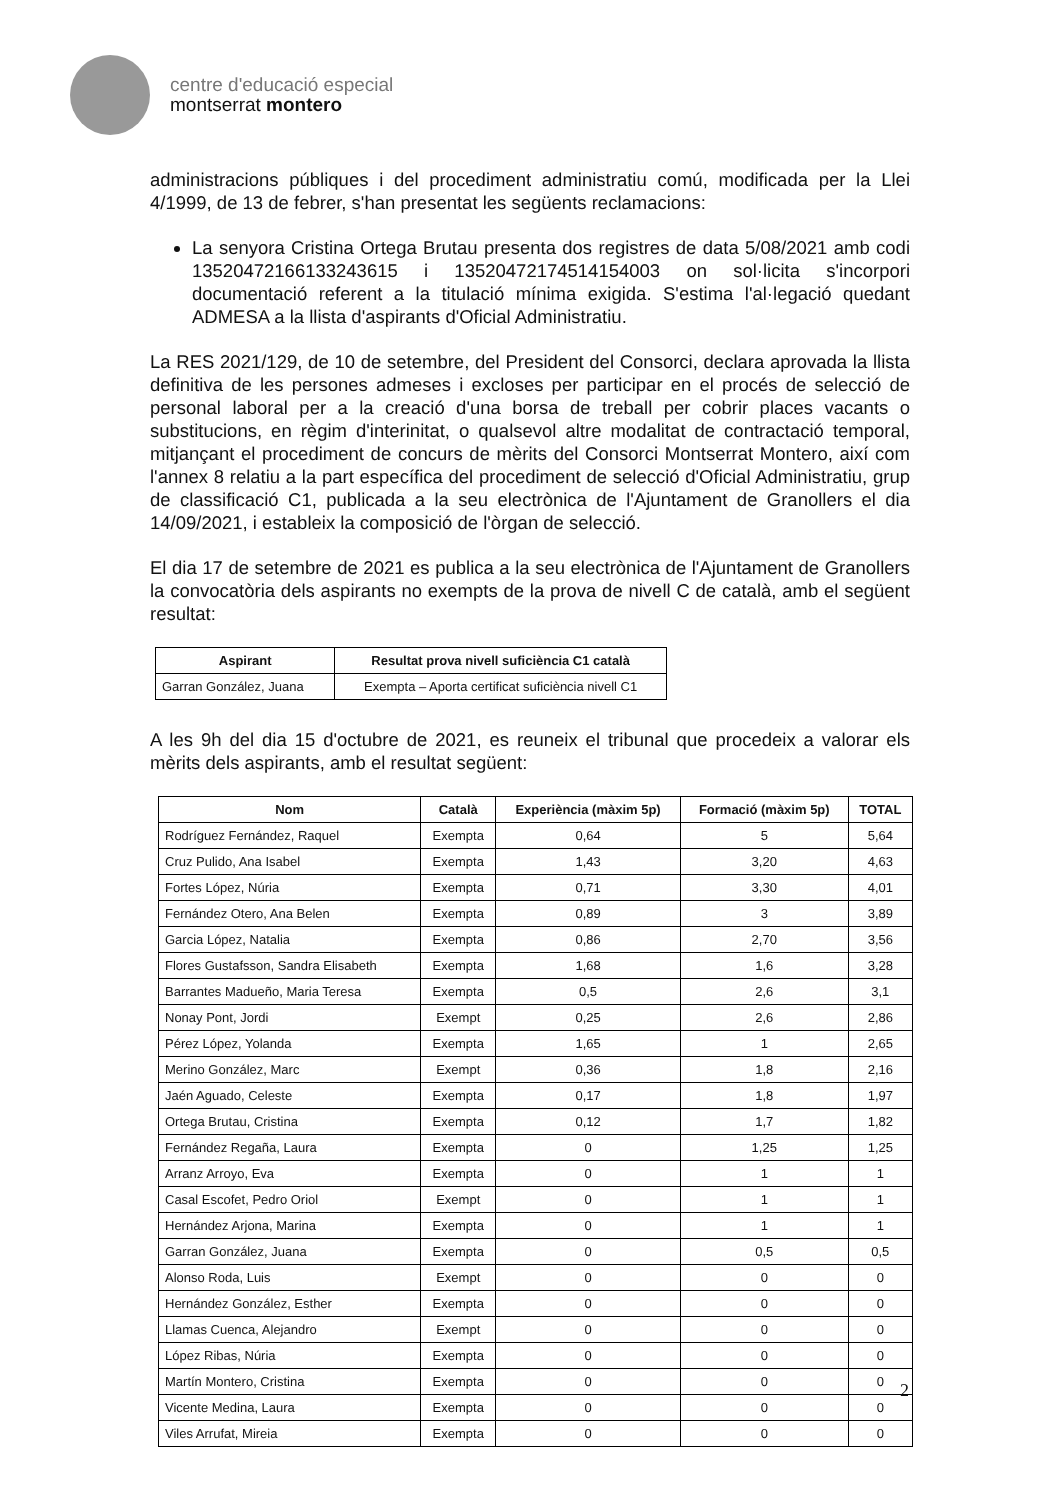centre d'educació especial
montserrat montero
administracions públiques i del procediment administratiu comú, modificada per la Llei 4/1999, de 13 de febrer, s'han presentat les següents reclamacions:
La senyora Cristina Ortega Brutau presenta dos registres de data 5/08/2021 amb codi 13520472166133243615 i 13520472174514154003 on sol·licita s'incorpori documentació referent a la titulació mínima exigida. S'estima l'al·legació quedant ADMESA a la llista d'aspirants d'Oficial Administratiu.
La RES 2021/129, de 10 de setembre, del President del Consorci, declara aprovada la llista definitiva de les persones admeses i excloses per participar en el procés de selecció de personal laboral per a la creació d'una borsa de treball per cobrir places vacants o substitucions, en règim d'interinitat, o qualsevol altre modalitat de contractació temporal, mitjançant el procediment de concurs de mèrits del Consorci Montserrat Montero, així com l'annex 8 relatiu a la part específica del procediment de selecció d'Oficial Administratiu, grup de classificació C1, publicada a la seu electrònica de l'Ajuntament de Granollers el dia 14/09/2021, i estableix la composició de l'òrgan de selecció.
El dia 17 de setembre de 2021 es publica a la seu electrònica de l'Ajuntament de Granollers la convocatòria dels aspirants no exempts de la prova de nivell C de català, amb el següent resultat:
| Aspirant | Resultat prova nivell suficiència C1 català |
| --- | --- |
| Garran González, Juana | Exempta – Aporta certificat suficiència nivell C1 |
A les 9h del dia 15 d'octubre de 2021, es reuneix el tribunal que procedeix a valorar els mèrits dels aspirants, amb el resultat següent:
| Nom | Català | Experiència (màxim 5p) | Formació (màxim 5p) | TOTAL |
| --- | --- | --- | --- | --- |
| Rodríguez Fernández, Raquel | Exempta | 0,64 | 5 | 5,64 |
| Cruz Pulido, Ana Isabel | Exempta | 1,43 | 3,20 | 4,63 |
| Fortes López, Núria | Exempta | 0,71 | 3,30 | 4,01 |
| Fernández Otero, Ana Belen | Exempta | 0,89 | 3 | 3,89 |
| Garcia López, Natalia | Exempta | 0,86 | 2,70 | 3,56 |
| Flores Gustafsson, Sandra Elisabeth | Exempta | 1,68 | 1,6 | 3,28 |
| Barrantes Madueño, Maria Teresa | Exempta | 0,5 | 2,6 | 3,1 |
| Nonay Pont, Jordi | Exempt | 0,25 | 2,6 | 2,86 |
| Pérez López, Yolanda | Exempta | 1,65 | 1 | 2,65 |
| Merino González, Marc | Exempt | 0,36 | 1,8 | 2,16 |
| Jaén Aguado, Celeste | Exempta | 0,17 | 1,8 | 1,97 |
| Ortega Brutau, Cristina | Exempta | 0,12 | 1,7 | 1,82 |
| Fernández Regaña, Laura | Exempta | 0 | 1,25 | 1,25 |
| Arranz Arroyo, Eva | Exempta | 0 | 1 | 1 |
| Casal Escofet, Pedro Oriol | Exempt | 0 | 1 | 1 |
| Hernández Arjona, Marina | Exempta | 0 | 1 | 1 |
| Garran González, Juana | Exempta | 0 | 0,5 | 0,5 |
| Alonso Roda, Luis | Exempt | 0 | 0 | 0 |
| Hernández González, Esther | Exempta | 0 | 0 | 0 |
| Llamas Cuenca, Alejandro | Exempt | 0 | 0 | 0 |
| López Ribas, Núria | Exempta | 0 | 0 | 0 |
| Martín Montero, Cristina | Exempta | 0 | 0 | 0 |
| Vicente Medina, Laura | Exempta | 0 | 0 | 0 |
| Viles Arrufat, Mireia | Exempta | 0 | 0 | 0 |
2